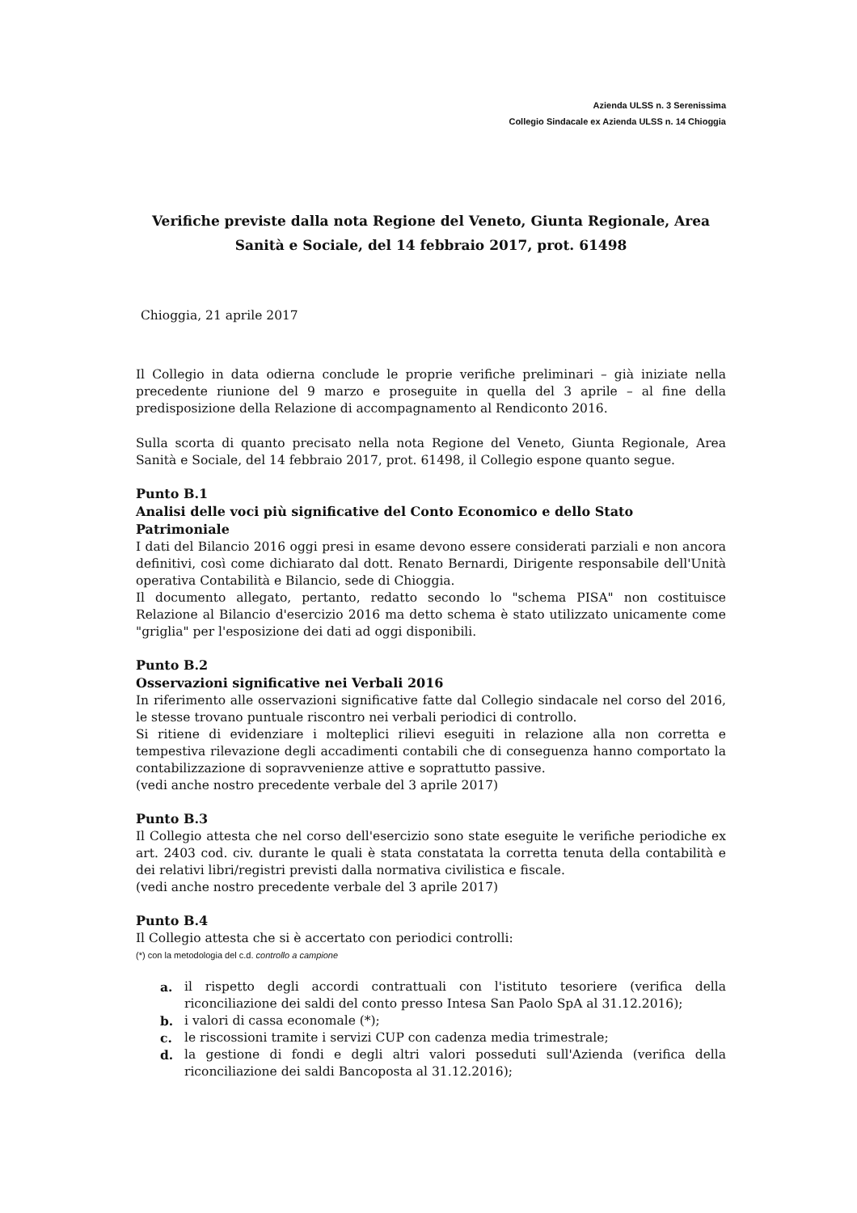Azienda ULSS n. 3 Serenissima
Collegio Sindacale ex Azienda ULSS n. 14 Chioggia
Verifiche previste dalla nota Regione del Veneto, Giunta Regionale, Area Sanità e Sociale, del 14 febbraio 2017, prot. 61498
Chioggia, 21 aprile 2017
Il Collegio in data odierna conclude le proprie verifiche preliminari – già iniziate nella precedente riunione del 9 marzo e proseguite in quella del 3 aprile – al fine della predisposizione della Relazione di accompagnamento al Rendiconto 2016.
Sulla scorta di quanto precisato nella nota Regione del Veneto, Giunta Regionale, Area Sanità e Sociale, del 14 febbraio 2017, prot. 61498, il Collegio espone quanto segue.
Punto B.1
Analisi delle voci più significative del Conto Economico e dello Stato Patrimoniale
I dati del Bilancio 2016 oggi presi in esame devono essere considerati parziali e non ancora definitivi, così come dichiarato dal dott. Renato Bernardi, Dirigente responsabile dell'Unità operativa Contabilità e Bilancio, sede di Chioggia.
Il documento allegato, pertanto, redatto secondo lo "schema PISA" non costituisce Relazione al Bilancio d'esercizio 2016 ma detto schema è stato utilizzato unicamente come "griglia" per l'esposizione dei dati ad oggi disponibili.
Punto B.2
Osservazioni significative nei Verbali 2016
In riferimento alle osservazioni significative fatte dal Collegio sindacale nel corso del 2016, le stesse trovano puntuale riscontro nei verbali periodici di controllo.
Si ritiene di evidenziare i molteplici rilievi eseguiti in relazione alla non corretta e tempestiva rilevazione degli accadimenti contabili che di conseguenza hanno comportato la contabilizzazione di sopravvenienze attive e soprattutto passive.
(vedi anche nostro precedente verbale del 3 aprile 2017)
Punto B.3
Il Collegio attesta che nel corso dell'esercizio sono state eseguite le verifiche periodiche ex art. 2403 cod. civ. durante le quali è stata constatata la corretta tenuta della contabilità e dei relativi libri/registri previsti dalla normativa civilistica e fiscale.
(vedi anche nostro precedente verbale del 3 aprile 2017)
Punto B.4
Il Collegio attesta che si è accertato con periodici controlli:
(*) con la metodologia del c.d. controllo a campione
a. il rispetto degli accordi contrattuali con l'istituto tesoriere (verifica della riconciliazione dei saldi del conto presso Intesa San Paolo SpA al 31.12.2016);
b. i valori di cassa economale (*);
c. le riscossioni tramite i servizi CUP con cadenza media trimestrale;
d. la gestione di fondi e degli altri valori posseduti sull'Azienda (verifica della riconciliazione dei saldi Bancoposta al 31.12.2016);